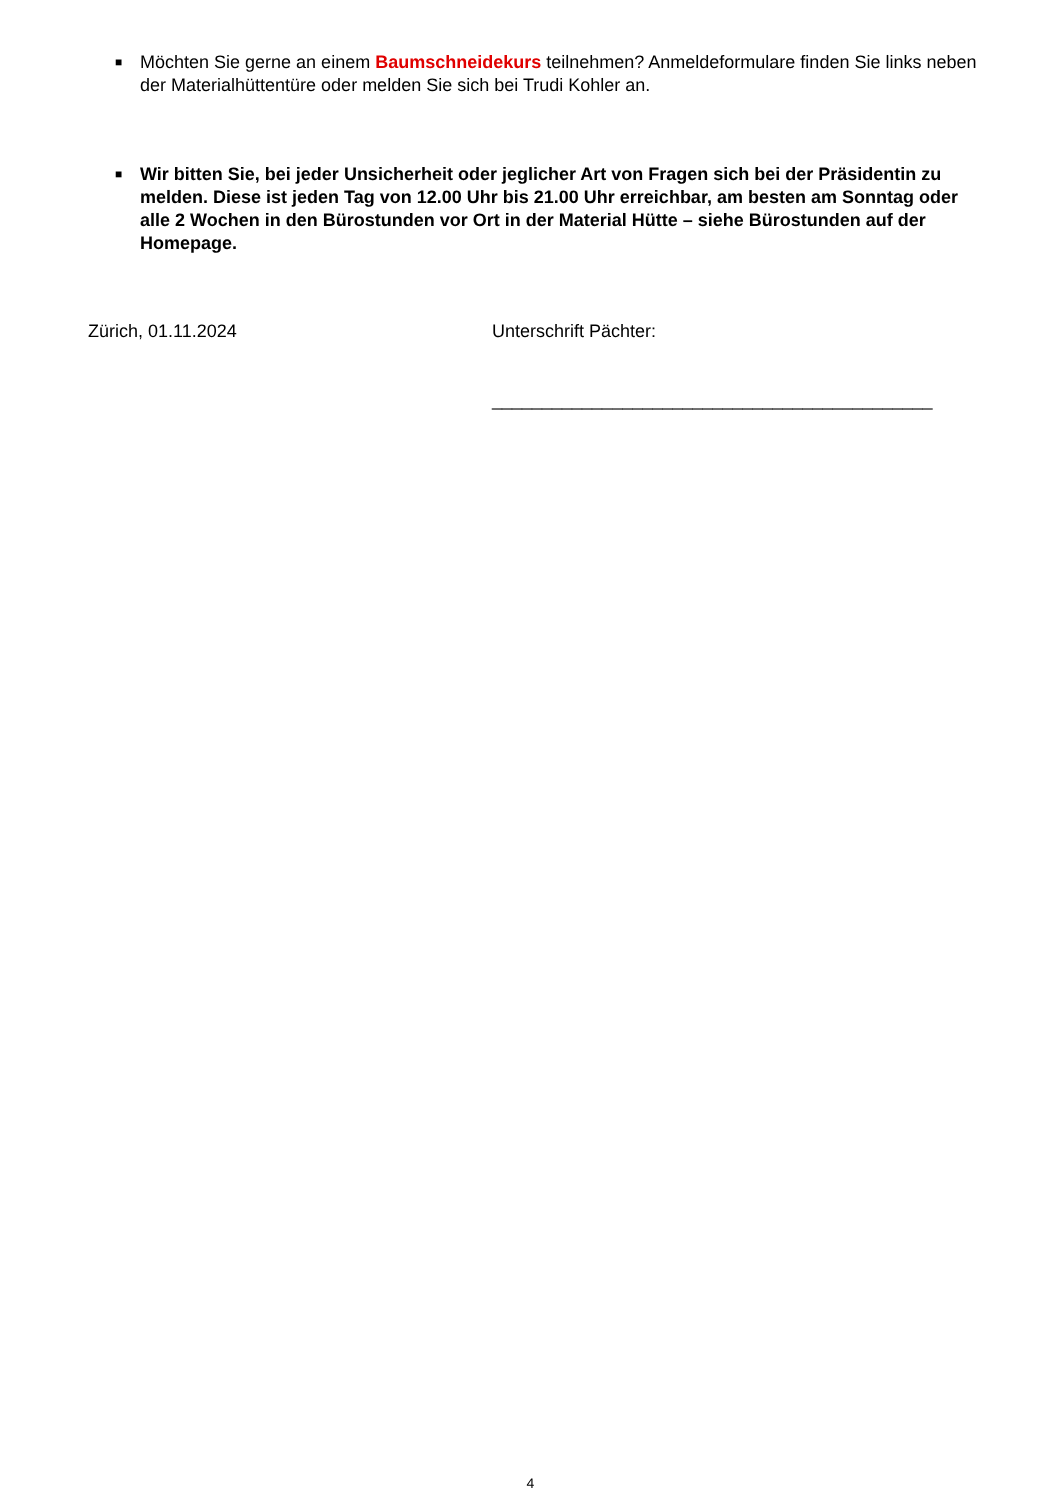■ Möchten Sie gerne an einem Baumschneidekurs teilnehmen? Anmeldeformulare finden Sie links neben der Materialhüttentüre oder melden Sie sich bei Trudi Kohler an.
■ Wir bitten Sie, bei jeder Unsicherheit oder jeglicher Art von Fragen sich bei der Präsidentin zu melden. Diese ist jeden Tag von 12.00 Uhr bis 21.00 Uhr erreichbar, am besten am Sonntag oder alle 2 Wochen in den Bürostunden vor Ort in der Material Hütte – siehe Bürostunden auf der Homepage.
Zürich, 01.11.2024 Unterschrift Pächter:
____________________________________________
4